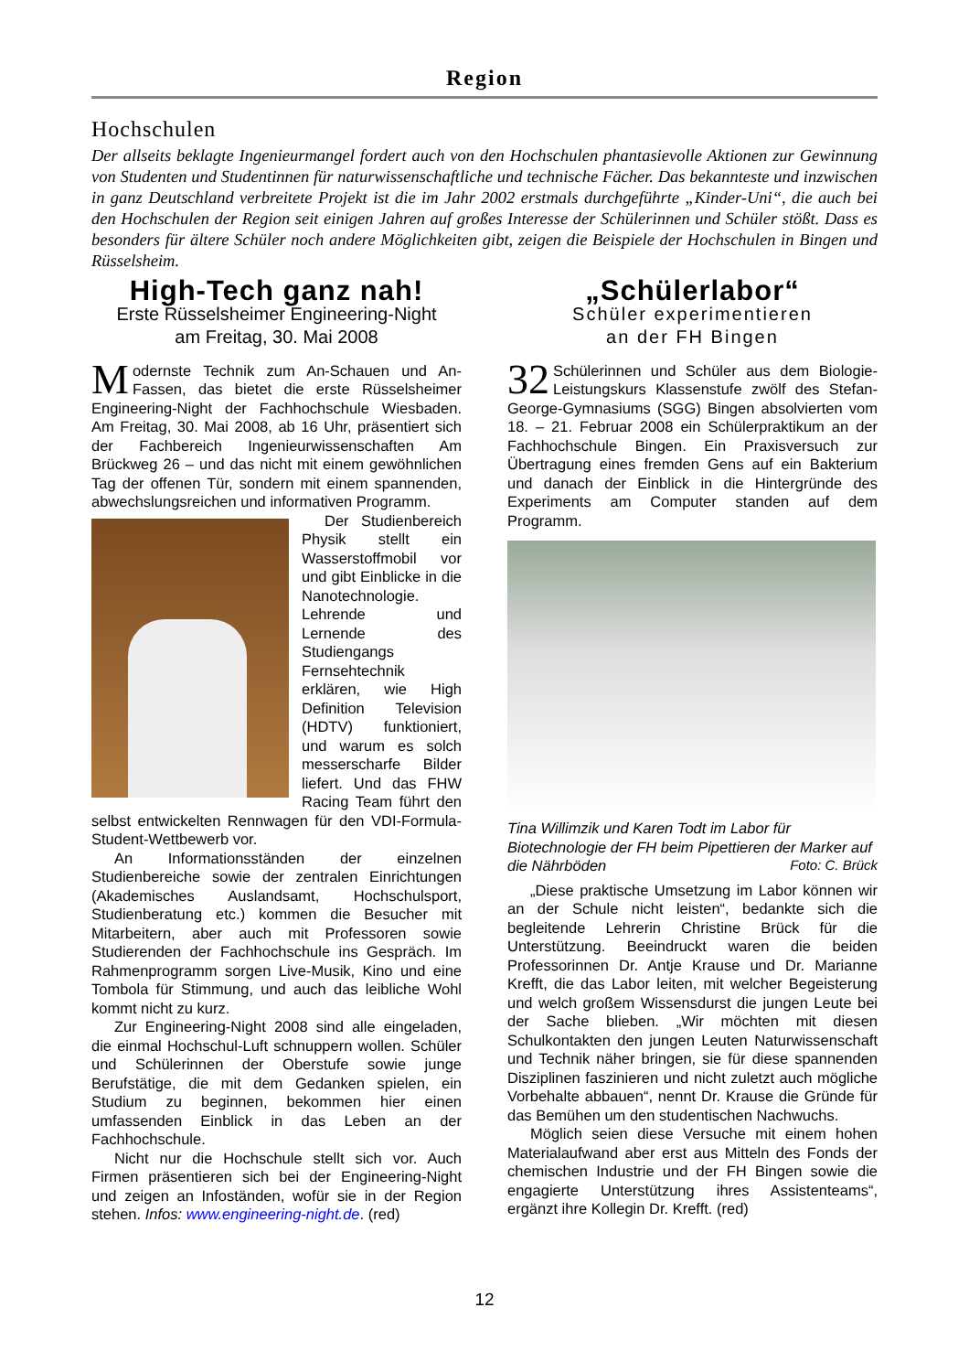Region
Hochschulen
Der allseits beklagte Ingenieurmangel fordert auch von den Hochschulen phantasievolle Aktionen zur Gewinnung von Studenten und Studentinnen für naturwissenschaftliche und technische Fächer. Das bekannteste und inzwischen in ganz Deutschland verbreitete Projekt ist die im Jahr 2002 erstmals durchgeführte „Kinder-Uni“, die auch bei den Hochschulen der Region seit einigen Jahren auf großes Interesse der Schülerinnen und Schüler stößt. Dass es besonders für ältere Schüler noch andere Möglichkeiten gibt, zeigen die Beispiele der Hochschulen in Bingen und Rüsselsheim.
High-Tech ganz nah!
Erste Rüsselsheimer Engineering-Night
am Freitag, 30. Mai 2008
Modernste Technik zum An-Schauen und An-Fassen, das bietet die erste Rüsselsheimer Engineering-Night der Fachhochschule Wiesbaden. Am Freitag, 30. Mai 2008, ab 16 Uhr, präsentiert sich der Fachbereich Ingenieurwissenschaften Am Brückweg 26 – und das nicht mit einem gewöhnlichen Tag der offenen Tür, sondern mit einem spannenden, abwechslungsreichen und informativen Programm.
Der Studienbereich Physik stellt ein Wasserstoffmobil vor und gibt Einblicke in die Nanotechnologie. Lehrende und Lernende des Studiengangs Fernsehtechnik erklären, wie High Definition Television (HDTV) funktioniert, und warum es solch messerscharfe Bilder liefert. Und das FHW Racing Team führt den selbst entwickelten Rennwagen für den VDI-Formula-Student-Wettbewerb vor.
An Informationsständen der einzelnen Studienbereiche sowie der zentralen Einrichtungen (Akademisches Auslandsamt, Hochschulsport, Studienberatung etc.) kommen die Besucher mit Mitarbeitern, aber auch mit Professoren sowie Studierenden der Fachhochschule ins Gespräch. Im Rahmenprogramm sorgen Live-Musik, Kino und eine Tombola für Stimmung, und auch das leibliche Wohl kommt nicht zu kurz.
Zur Engineering-Night 2008 sind alle eingeladen, die einmal Hochschul-Luft schnuppern wollen. Schüler und Schülerinnen der Oberstufe sowie junge Berufstätige, die mit dem Gedanken spielen, ein Studium zu beginnen, bekommen hier einen umfassenden Einblick in das Leben an der Fachhochschule.
Nicht nur die Hochschule stellt sich vor. Auch Firmen präsentieren sich bei der Engineering-Night und zeigen an Infoständen, wofür sie in der Region stehen. Infos: www.engineering-night.de. (red)
„Schülerlabor“
Schüler experimentieren
an der FH Bingen
32 Schülerinnen und Schüler aus dem Biologie-Leistungskurs Klassenstufe zwölf des Stefan-George-Gymnasiums (SGG) Bingen absolvierten vom 18. – 21. Februar 2008 ein Schülerpraktikum an der Fachhochschule Bingen. Ein Praxisversuch zur Übertragung eines fremden Gens auf ein Bakterium und danach der Einblick in die Hintergründe des Experiments am Computer standen auf dem Programm.
Tina Willimzik und Karen Todt im Labor für Biotechnologie der FH beim Pipettieren der Marker auf die Nährböden Foto: C. Brück
„Diese praktische Umsetzung im Labor können wir an der Schule nicht leisten“, bedankte sich die begleitende Lehrerin Christine Brück für die Unterstützung. Beeindruckt waren die beiden Professorinnen Dr. Antje Krause und Dr. Marianne Krefft, die das Labor leiten, mit welcher Begeisterung und welch großem Wissensdurst die jungen Leute bei der Sache blieben. „Wir möchten mit diesen Schulkontakten den jungen Leuten Naturwissenschaft und Technik näher bringen, sie für diese spannenden Disziplinen faszinieren und nicht zuletzt auch mögliche Vorbehalte abbauen“, nennt Dr. Krause die Gründe für das Bemühen um den studentischen Nachwuchs.
Möglich seien diese Versuche mit einem hohen Materialaufwand aber erst aus Mitteln des Fonds der chemischen Industrie und der FH Bingen sowie die engagierte Unterstützung ihres Assistenteams“, ergänzt ihre Kollegin Dr. Krefft. (red)
12